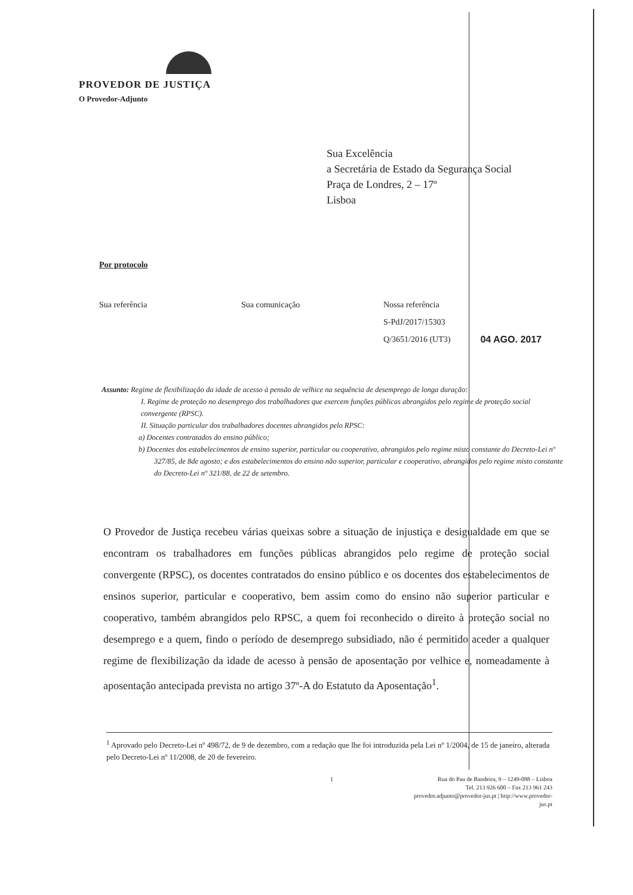PROVEDOR DE JUSTIÇA
O Provedor-Adjunto
Sua Excelência
a Secretária de Estado da Segurança Social
Praça de Londres, 2 – 17º
Lisboa
Por protocolo
Sua referência Sua comunicação Nossa referência
S-PdJ/2017/15303
Q/3651/2016 (UT3)
04 AGO. 2017
Assunto: Regime de flexibilização da idade de acesso à pensão de velhice na sequência de desemprego de longa duração:
I. Regime de proteção no desemprego dos trabalhadores que exercem funções públicas abrangidos pelo regime de proteção social convergente (RPSC).
II. Situação particular dos trabalhadores docentes abrangidos pelo RPSC:
a) Docentes contratados do ensino público;
b) Docentes dos estabelecimentos de ensino superior, particular ou cooperativo, abrangidos pelo regime misto constante do Decreto-Lei nº 327/85, de 8de agosto; e dos estabelecimentos do ensino não superior, particular e cooperativo, abrangidos pelo regime misto constante do Decreto-Lei nº 321/88, de 22 de setembro.
O Provedor de Justiça recebeu várias queixas sobre a situação de injustiça e desigualdade em que se encontram os trabalhadores em funções públicas abrangidos pelo regime de proteção social convergente (RPSC), os docentes contratados do ensino público e os docentes dos estabelecimentos de ensinos superior, particular e cooperativo, bem assim como do ensino não superior particular e cooperativo, também abrangidos pelo RPSC, a quem foi reconhecido o direito à proteção social no desemprego e a quem, findo o período de desemprego subsidiado, não é permitido aceder a qualquer regime de flexibilização da idade de acesso à pensão de aposentação por velhice e, nomeadamente à aposentação antecipada prevista no artigo 37º-A do Estatuto da Aposentação<sup>1</sup>.
<sup>1</sup> Aprovado pelo Decreto-Lei nº 498/72, de 9 de dezembro, com a redação que lhe foi introduzida pela Lei nº 1/2004, de 15 de janeiro, alterada pelo Decreto-Lei nº 11/2008, de 20 de fevereiro.
1 Rua do Pau de Bandeira, 9 – 1249-088 – Lisboa
Tel. 213 926 600 – Fax 213 961 243
provedor.adjunto@provedor-jus.pt | http://www.provedor-jus.pt